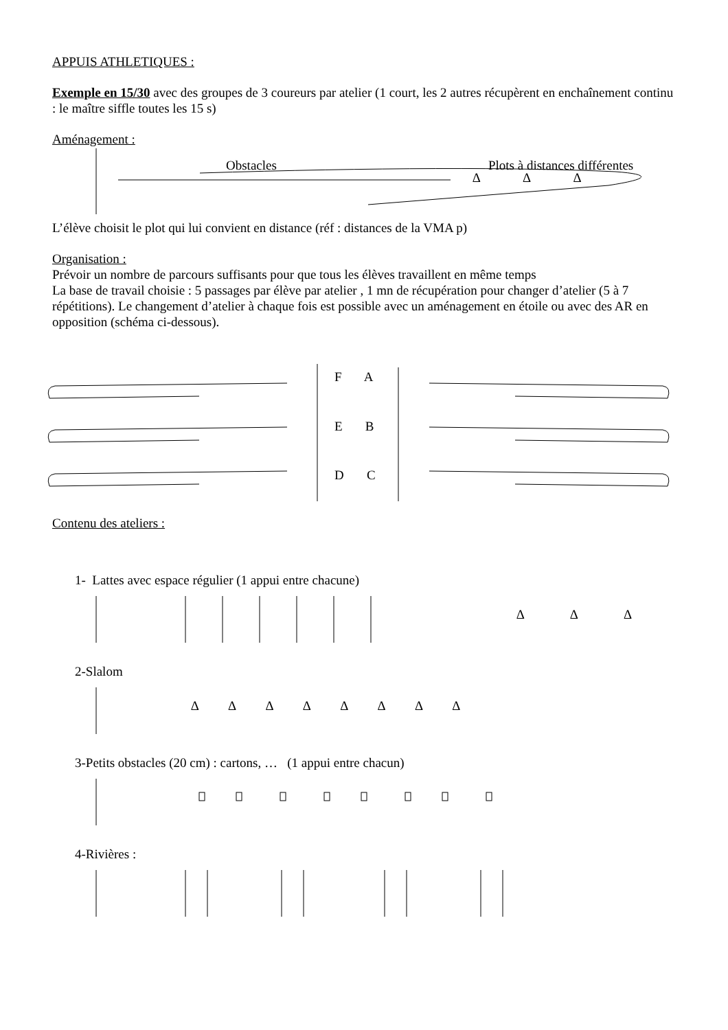APPUIS ATHLETIQUES :
Exemple en 15/30 avec des groupes de 3 coureurs par atelier (1 court, les 2 autres récupèrent en enchaînement continu : le maître siffle toutes les 15 s)
Aménagement :
Obstacles Plots à distances différentes
∆ ∆ ∆
L’élève choisit le plot qui lui convient en distance (réf : distances de la VMA p)
Organisation :
Prévoir un nombre de parcours suffisants pour que tous les élèves travaillent en même temps
La base de travail choisie : 5 passages par élève par atelier , 1 mn de récupération pour changer d’atelier (5 à 7 répétitions). Le changement d’atelier à chaque fois est possible avec un aménagement en étoile ou avec des AR en opposition (schéma ci-dessous).
F A
E B
D C
Contenu des ateliers :
1- Lattes avec espace régulier (1 appui entre chacune)
∆ ∆ ∆
2-Slalom
∆ ∆ ∆ ∆ ∆ ∆ ∆ ∆
3-Petits obstacles (20 cm) : cartons, … (1 appui entre chacun)
4-Rivières :